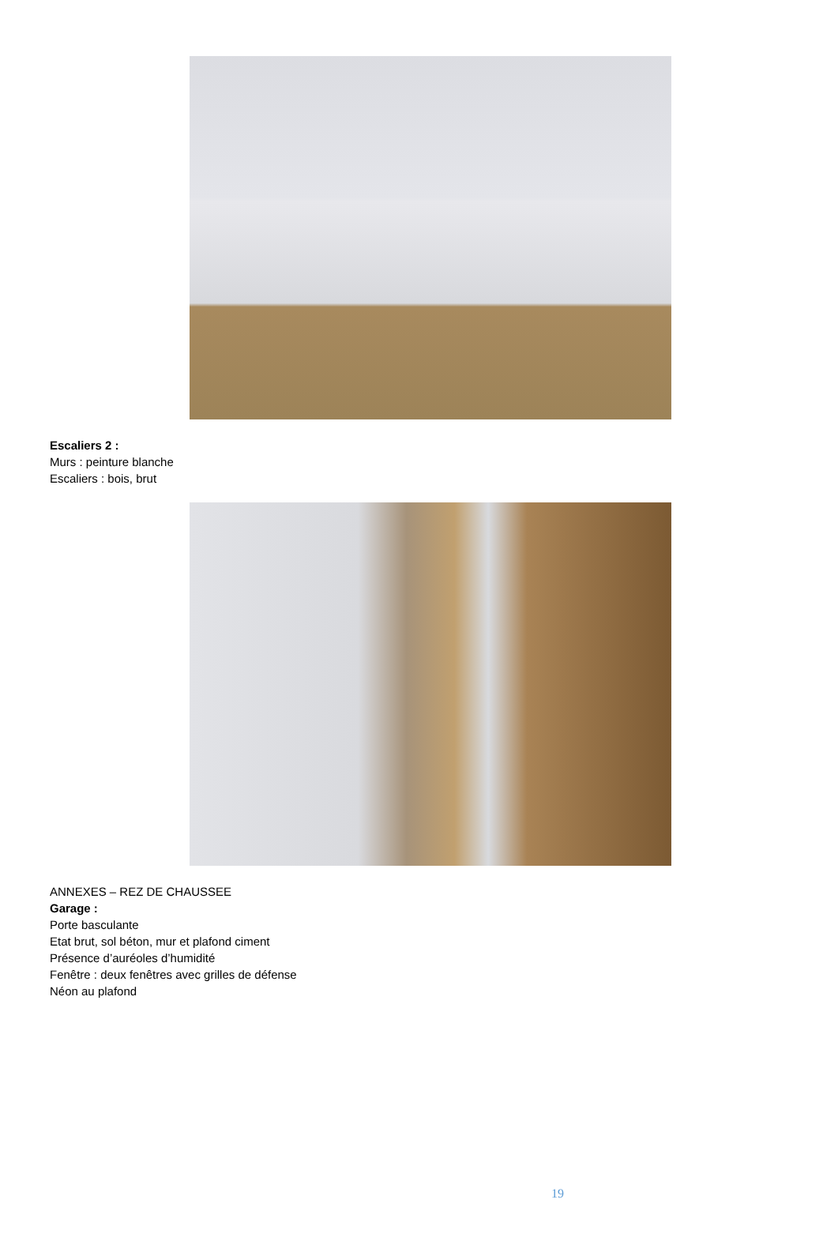Escaliers 2 :
Murs : peinture blanche
Escaliers : bois, brut
ANNEXES – REZ DE CHAUSSEE
Garage :
Porte basculante
Etat brut, sol béton, mur et plafond ciment
Présence d’auréoles d’humidité
Fenêtre : deux fenêtres avec grilles de défense
Néon au plafond
19